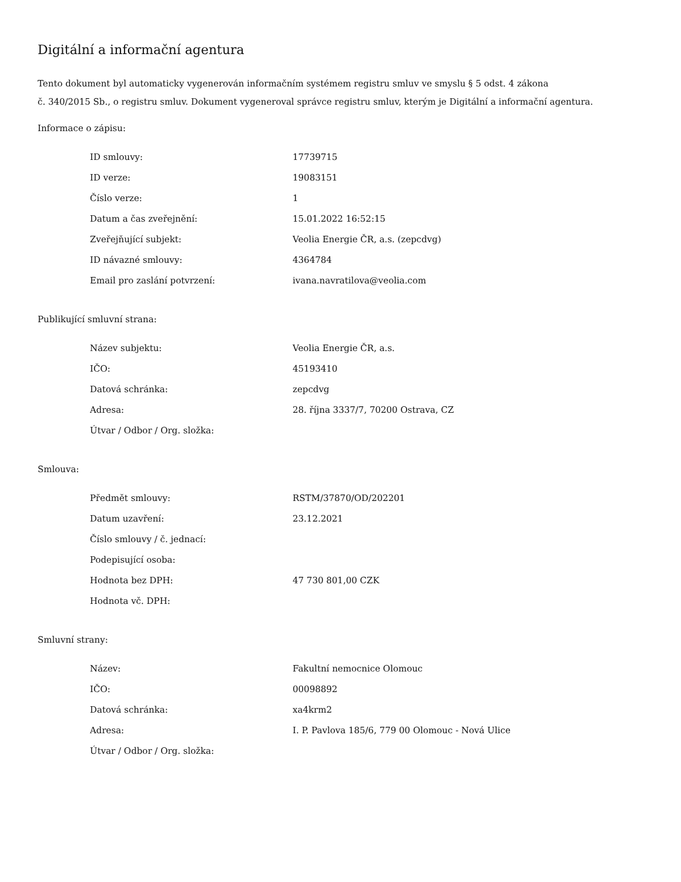Digitální a informační agentura
Tento dokument byl automaticky vygenerován informačním systémem registru smluv ve smyslu § 5 odst. 4 zákona
č. 340/2015 Sb., o registru smluv. Dokument vygeneroval správce registru smluv, kterým je Digitální a informační agentura.
Informace o zápisu:
| ID smlouvy: | 17739715 |
| ID verze: | 19083151 |
| Číslo verze: | 1 |
| Datum a čas zveřejnění: | 15.01.2022 16:52:15 |
| Zveřejňující subjekt: | Veolia Energie ČR, a.s. (zepcdvg) |
| ID návazné smlouvy: | 4364784 |
| Email pro zaslání potvrzení: | ivana.navratilova@veolia.com |
Publikující smluvní strana:
| Název subjektu: | Veolia Energie ČR, a.s. |
| IČO: | 45193410 |
| Datová schránka: | zepcdvg |
| Adresa: | 28. října 3337/7, 70200 Ostrava, CZ |
| Útvar / Odbor / Org. složka: | |
Smlouva:
| Předmět smlouvy: | RSTM/37870/OD/202201 |
| Datum uzavření: | 23.12.2021 |
| Číslo smlouvy / č. jednací: | |
| Podepisující osoba: | |
| Hodnota bez DPH: | 47 730 801,00 CZK |
| Hodnota vč. DPH: | |
Smluvní strany:
| Název: | Fakultní nemocnice Olomouc |
| IČO: | 00098892 |
| Datová schránka: | xa4krm2 |
| Adresa: | I. P. Pavlova 185/6, 779 00 Olomouc - Nová Ulice |
| Útvar / Odbor / Org. složka: | |